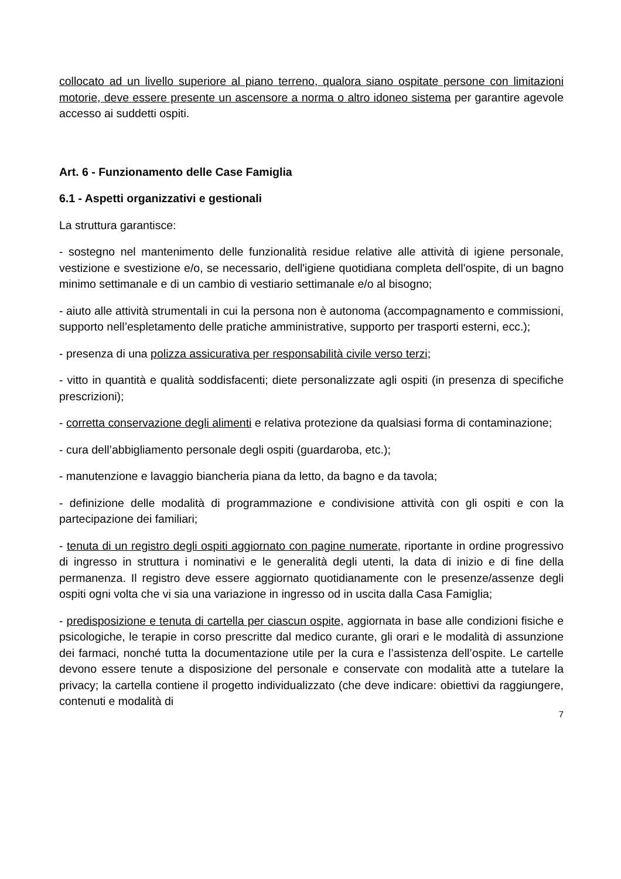collocato ad un livello superiore al piano terreno, qualora siano ospitate persone con limitazioni motorie, deve essere presente un ascensore a norma o altro idoneo sistema per garantire agevole accesso ai suddetti ospiti.
Art. 6 - Funzionamento delle Case Famiglia
6.1 - Aspetti organizzativi e gestionali
La struttura garantisce:
- sostegno nel mantenimento delle funzionalità residue relative alle attività di igiene personale, vestizione e svestizione e/o, se necessario, dell'igiene quotidiana completa dell'ospite, di un bagno minimo settimanale e di un cambio di vestiario settimanale e/o al bisogno;
- aiuto alle attività strumentali in cui la persona non è autonoma (accompagnamento e commissioni, supporto nell’espletamento delle pratiche amministrative, supporto per trasporti esterni, ecc.);
- presenza di una polizza assicurativa per responsabilità civile verso terzi;
- vitto in quantità e qualità soddisfacenti; diete personalizzate agli ospiti (in presenza di specifiche prescrizioni);
- corretta conservazione degli alimenti e relativa protezione da qualsiasi forma di contaminazione;
- cura dell’abbigliamento personale degli ospiti (guardaroba, etc.);
- manutenzione e lavaggio biancheria piana da letto, da bagno e da tavola;
- definizione delle modalità di programmazione e condivisione attività con gli ospiti e con la partecipazione dei familiari;
- tenuta di un registro degli ospiti aggiornato con pagine numerate, riportante in ordine progressivo di ingresso in struttura i nominativi e le generalità degli utenti, la data di inizio e di fine della permanenza. Il registro deve essere aggiornato quotidianamente con le presenze/assenze degli ospiti ogni volta che vi sia una variazione in ingresso od in uscita dalla Casa Famiglia;
- predisposizione e tenuta di cartella per ciascun ospite, aggiornata in base alle condizioni fisiche e psicologiche, le terapie in corso prescritte dal medico curante, gli orari e le modalità di assunzione dei farmaci, nonché tutta la documentazione utile per la cura e l’assistenza dell’ospite. Le cartelle devono essere tenute a disposizione del personale e conservate con modalità atte a tutelare la privacy; la cartella contiene il progetto individualizzato (che deve indicare: obiettivi da raggiungere, contenuti e modalità di
7